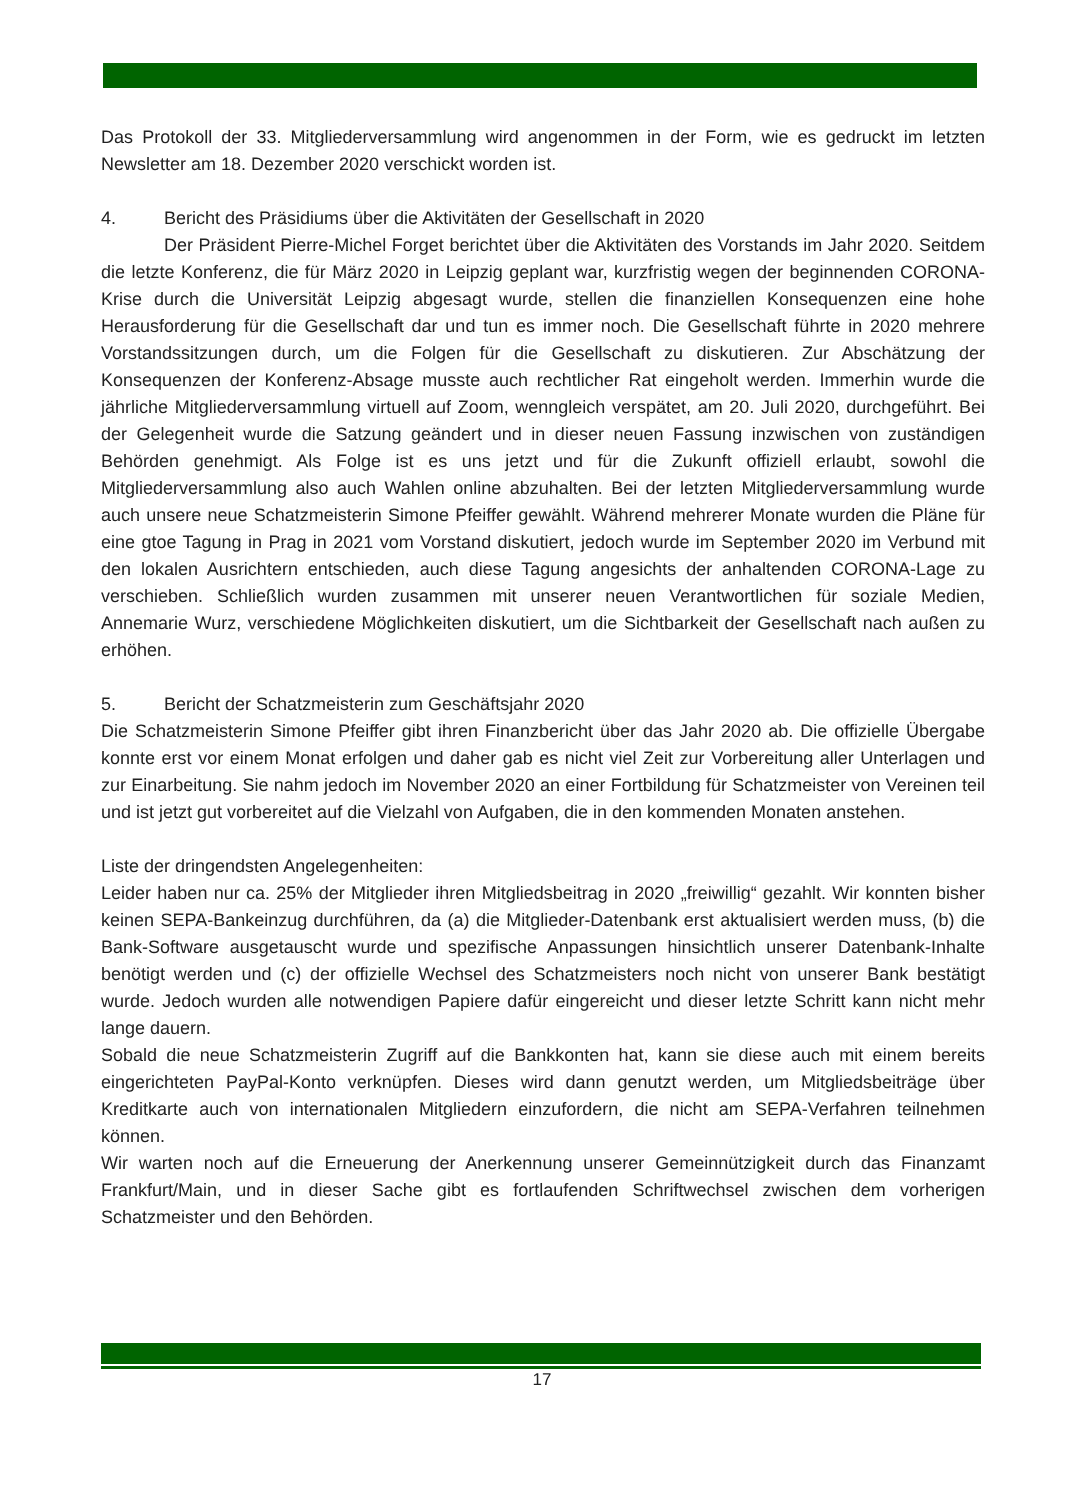Das Protokoll der 33. Mitgliederversammlung wird angenommen in der Form, wie es gedruckt im letzten Newsletter am 18. Dezember 2020 verschickt worden ist.
4. Bericht des Präsidiums über die Aktivitäten der Gesellschaft in 2020
Der Präsident Pierre-Michel Forget berichtet über die Aktivitäten des Vorstands im Jahr 2020. Seitdem die letzte Konferenz, die für März 2020 in Leipzig geplant war, kurzfristig wegen der beginnenden CORONA-Krise durch die Universität Leipzig abgesagt wurde, stellen die finanziellen Konsequenzen eine hohe Herausforderung für die Gesellschaft dar und tun es immer noch. Die Gesellschaft führte in 2020 mehrere Vorstandssitzungen durch, um die Folgen für die Gesellschaft zu diskutieren. Zur Abschätzung der Konsequenzen der Konferenz-Absage musste auch rechtlicher Rat eingeholt werden. Immerhin wurde die jährliche Mitgliederversammlung virtuell auf Zoom, wenngleich verspätet, am 20. Juli 2020, durchgeführt. Bei der Gelegenheit wurde die Satzung geändert und in dieser neuen Fassung inzwischen von zuständigen Behörden genehmigt. Als Folge ist es uns jetzt und für die Zukunft offiziell erlaubt, sowohl die Mitgliederversammlung also auch Wahlen online abzuhalten. Bei der letzten Mitgliederversammlung wurde auch unsere neue Schatzmeisterin Simone Pfeiffer gewählt. Während mehrerer Monate wurden die Pläne für eine gtoe Tagung in Prag in 2021 vom Vorstand diskutiert, jedoch wurde im September 2020 im Verbund mit den lokalen Ausrichtern entschieden, auch diese Tagung angesichts der anhaltenden CORONA-Lage zu verschieben. Schließlich wurden zusammen mit unserer neuen Verantwortlichen für soziale Medien, Annemarie Wurz, verschiedene Möglichkeiten diskutiert, um die Sichtbarkeit der Gesellschaft nach außen zu erhöhen.
5. Bericht der Schatzmeisterin zum Geschäftsjahr 2020
Die Schatzmeisterin Simone Pfeiffer gibt ihren Finanzbericht über das Jahr 2020 ab. Die offizielle Übergabe konnte erst vor einem Monat erfolgen und daher gab es nicht viel Zeit zur Vorbereitung aller Unterlagen und zur Einarbeitung. Sie nahm jedoch im November 2020 an einer Fortbildung für Schatzmeister von Vereinen teil und ist jetzt gut vorbereitet auf die Vielzahl von Aufgaben, die in den kommenden Monaten anstehen.
Liste der dringendsten Angelegenheiten:
Leider haben nur ca. 25% der Mitglieder ihren Mitgliedsbeitrag in 2020 „freiwillig“ gezahlt. Wir konnten bisher keinen SEPA-Bankeinzug durchführen, da (a) die Mitglieder-Datenbank erst aktualisiert werden muss, (b) die Bank-Software ausgetauscht wurde und spezifische Anpassungen hinsichtlich unserer Datenbank-Inhalte benötigt werden und (c) der offizielle Wechsel des Schatzmeisters noch nicht von unserer Bank bestätigt wurde. Jedoch wurden alle notwendigen Papiere dafür eingereicht und dieser letzte Schritt kann nicht mehr lange dauern.
Sobald die neue Schatzmeisterin Zugriff auf die Bankkonten hat, kann sie diese auch mit einem bereits eingerichteten PayPal-Konto verknüpfen. Dieses wird dann genutzt werden, um Mitgliedsbeiträge über Kreditkarte auch von internationalen Mitgliedern einzufordern, die nicht am SEPA-Verfahren teilnehmen können.
Wir warten noch auf die Erneuerung der Anerkennung unserer Gemeinnützigkeit durch das Finanzamt Frankfurt/Main, und in dieser Sache gibt es fortlaufenden Schriftwechsel zwischen dem vorherigen Schatzmeister und den Behörden.
17